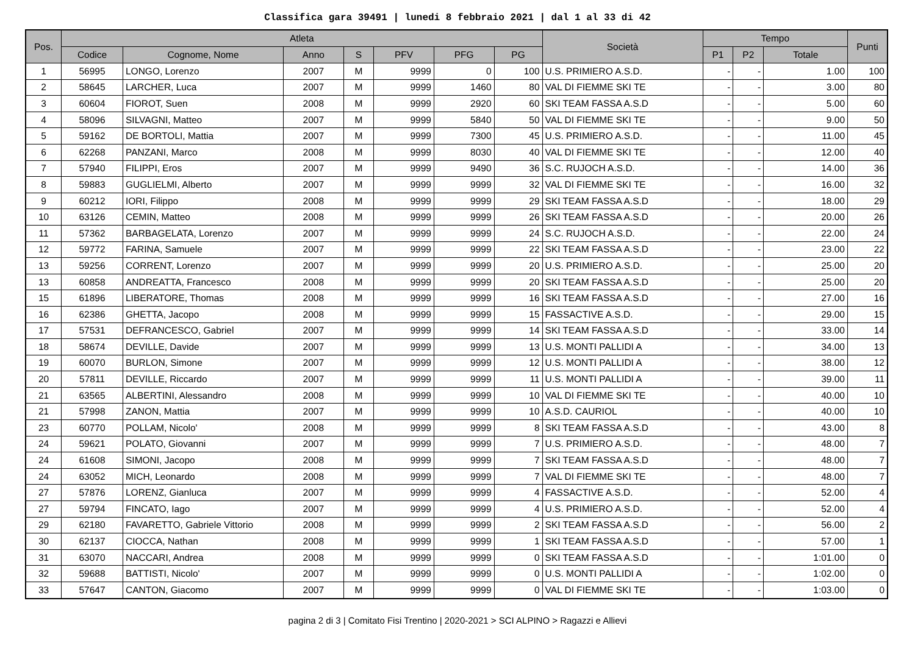Classifica gara 39491 | lunedi 8 febbraio 2021 | dal 1 al 33 di 42
| Pos. | Atleta | | | | | | | Società | Tempo | | | Punti |
| --- | --- | --- | --- | --- | --- | --- | --- | --- | --- | --- | --- | --- |
| | Codice | Cognome, Nome | Anno | S | PFV | PFG | PG | | P1 | P2 | Totale | |
| 1 | 56995 | LONGO, Lorenzo | 2007 | M | 9999 | 0 | 100 | U.S. PRIMIERO A.S.D. | - | - | 1.00 | 100 |
| 2 | 58645 | LARCHER, Luca | 2007 | M | 9999 | 1460 | 80 | VAL DI FIEMME SKI TE | - | - | 3.00 | 80 |
| 3 | 60604 | FIOROT, Suen | 2008 | M | 9999 | 2920 | 60 | SKI TEAM FASSA A.S.D | - | - | 5.00 | 60 |
| 4 | 58096 | SILVAGNI, Matteo | 2007 | M | 9999 | 5840 | 50 | VAL DI FIEMME SKI TE | - | - | 9.00 | 50 |
| 5 | 59162 | DE BORTOLI, Mattia | 2007 | M | 9999 | 7300 | 45 | U.S. PRIMIERO A.S.D. | - | - | 11.00 | 45 |
| 6 | 62268 | PANZANI, Marco | 2008 | M | 9999 | 8030 | 40 | VAL DI FIEMME SKI TE | - | - | 12.00 | 40 |
| 7 | 57940 | FILIPPI, Eros | 2007 | M | 9999 | 9490 | 36 | S.C. RUJOCH A.S.D. | - | - | 14.00 | 36 |
| 8 | 59883 | GUGLIELMI, Alberto | 2007 | M | 9999 | 9999 | 32 | VAL DI FIEMME SKI TE | - | - | 16.00 | 32 |
| 9 | 60212 | IORI, Filippo | 2008 | M | 9999 | 9999 | 29 | SKI TEAM FASSA A.S.D | - | - | 18.00 | 29 |
| 10 | 63126 | CEMIN, Matteo | 2008 | M | 9999 | 9999 | 26 | SKI TEAM FASSA A.S.D | - | - | 20.00 | 26 |
| 11 | 57362 | BARBAGELATA, Lorenzo | 2007 | M | 9999 | 9999 | 24 | S.C. RUJOCH A.S.D. | - | - | 22.00 | 24 |
| 12 | 59772 | FARINA, Samuele | 2007 | M | 9999 | 9999 | 22 | SKI TEAM FASSA A.S.D | - | - | 23.00 | 22 |
| 13 | 59256 | CORRENT, Lorenzo | 2007 | M | 9999 | 9999 | 20 | U.S. PRIMIERO A.S.D. | - | - | 25.00 | 20 |
| 13 | 60858 | ANDREATTA, Francesco | 2008 | M | 9999 | 9999 | 20 | SKI TEAM FASSA A.S.D | - | - | 25.00 | 20 |
| 15 | 61896 | LIBERATORE, Thomas | 2008 | M | 9999 | 9999 | 16 | SKI TEAM FASSA A.S.D | - | - | 27.00 | 16 |
| 16 | 62386 | GHETTA, Jacopo | 2008 | M | 9999 | 9999 | 15 | FASSACTIVE A.S.D. | - | - | 29.00 | 15 |
| 17 | 57531 | DEFRANCESCO, Gabriel | 2007 | M | 9999 | 9999 | 14 | SKI TEAM FASSA A.S.D | - | - | 33.00 | 14 |
| 18 | 58674 | DEVILLE, Davide | 2007 | M | 9999 | 9999 | 13 | U.S. MONTI PALLIDI A | - | - | 34.00 | 13 |
| 19 | 60070 | BURLON, Simone | 2007 | M | 9999 | 9999 | 12 | U.S. MONTI PALLIDI A | - | - | 38.00 | 12 |
| 20 | 57811 | DEVILLE, Riccardo | 2007 | M | 9999 | 9999 | 11 | U.S. MONTI PALLIDI A | - | - | 39.00 | 11 |
| 21 | 63565 | ALBERTINI, Alessandro | 2008 | M | 9999 | 9999 | 10 | VAL DI FIEMME SKI TE | - | - | 40.00 | 10 |
| 21 | 57998 | ZANON, Mattia | 2007 | M | 9999 | 9999 | 10 | A.S.D. CAURIOL | - | - | 40.00 | 10 |
| 23 | 60770 | POLLAM, Nicolo' | 2008 | M | 9999 | 9999 | 8 | SKI TEAM FASSA A.S.D | - | - | 43.00 | 8 |
| 24 | 59621 | POLATO, Giovanni | 2007 | M | 9999 | 9999 | 7 | U.S. PRIMIERO A.S.D. | - | - | 48.00 | 7 |
| 24 | 61608 | SIMONI, Jacopo | 2008 | M | 9999 | 9999 | 7 | SKI TEAM FASSA A.S.D | - | - | 48.00 | 7 |
| 24 | 63052 | MICH, Leonardo | 2008 | M | 9999 | 9999 | 7 | VAL DI FIEMME SKI TE | - | - | 48.00 | 7 |
| 27 | 57876 | LORENZ, Gianluca | 2007 | M | 9999 | 9999 | 4 | FASSACTIVE A.S.D. | - | - | 52.00 | 4 |
| 27 | 59794 | FINCATO, Iago | 2007 | M | 9999 | 9999 | 4 | U.S. PRIMIERO A.S.D. | - | - | 52.00 | 4 |
| 29 | 62180 | FAVARETTO, Gabriele Vittorio | 2008 | M | 9999 | 9999 | 2 | SKI TEAM FASSA A.S.D | - | - | 56.00 | 2 |
| 30 | 62137 | CIOCCA, Nathan | 2008 | M | 9999 | 9999 | 1 | SKI TEAM FASSA A.S.D | - | - | 57.00 | 1 |
| 31 | 63070 | NACCARI, Andrea | 2008 | M | 9999 | 9999 | 0 | SKI TEAM FASSA A.S.D | - | - | 1:01.00 | 0 |
| 32 | 59688 | BATTISTI, Nicolo' | 2007 | M | 9999 | 9999 | 0 | U.S. MONTI PALLIDI A | - | - | 1:02.00 | 0 |
| 33 | 57647 | CANTON, Giacomo | 2007 | M | 9999 | 9999 | 0 | VAL DI FIEMME SKI TE | - | - | 1:03.00 | 0 |
pagina 2 di 3 | Comitato Fisi Trentino | 2020-2021 > SCI ALPINO > Ragazzi e Allievi